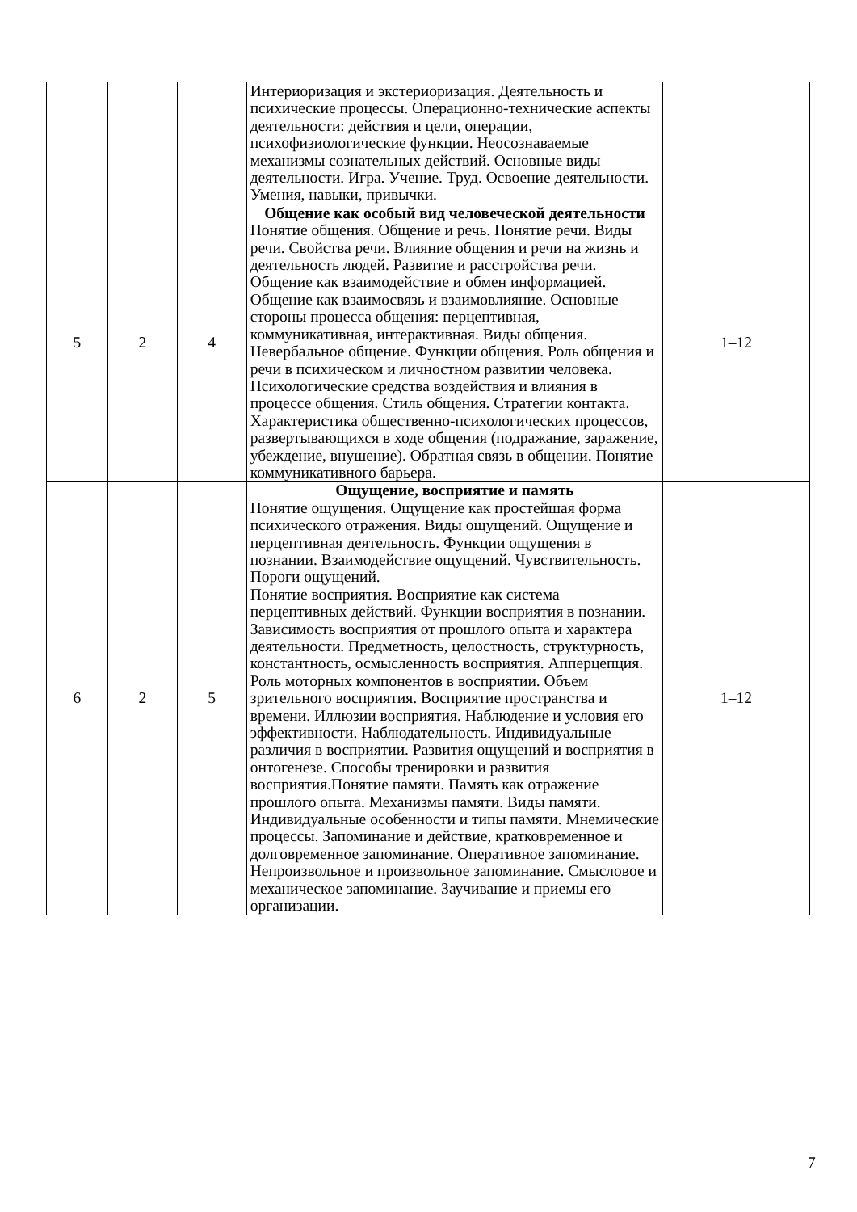| | | | Интериоризация и экстериоризация. Деятельность и психические процессы. Операционно-технические аспекты деятельности: действия и цели, операции, психофизиологические функции. Неосознаваемые механизмы сознательных действий. Основные виды деятельности. Игра. Учение. Труд. Освоение деятельности. Умения, навыки, привычки. | |
| 5 | 2 | 4 | Общение как особый вид человеческой деятельности Понятие общения. Общение и речь. Понятие речи. Виды речи. Свойства речи. Влияние общения и речи на жизнь и деятельность людей. Развитие и расстройства речи. Общение как взаимодействие и обмен информацией. Общение как взаимосвязь и взаимовлияние. Основные стороны процесса общения: перцептивная, коммуникативная, интерактивная. Виды общения. Невербальное общение. Функции общения. Роль общения и речи в психическом и личностном развитии человека. Психологические средства воздействия и влияния в процессе общения. Стиль общения. Стратегии контакта. Характеристика общественно-психологических процессов, развертывающихся в ходе общения (подражание, заражение, убеждение, внушение). Обратная связь в общении. Понятие коммуникативного барьера. | 1–12 |
| 6 | 2 | 5 | Ощущение, восприятие и память Понятие ощущения. Ощущение как простейшая форма психического отражения. Виды ощущений. Ощущение и перцептивная деятельность. Функции ощущения в познании. Взаимодействие ощущений. Чувствительность. Пороги ощущений. Понятие восприятия. Восприятие как система перцептивных действий. Функции восприятия в познании. Зависимость восприятия от прошлого опыта и характера деятельности. Предметность, целостность, структурность, константность, осмысленность восприятия. Апперцепция. Роль моторных компонентов в восприятии. Объем зрительного восприятия. Восприятие пространства и времени. Иллюзии восприятия. Наблюдение и условия его эффективности. Наблюдательность. Индивидуальные различия в восприятии. Развития ощущений и восприятия в онтогенезе. Способы тренировки и развития восприятия.Понятие памяти. Память как отражение прошлого опыта. Механизмы памяти. Виды памяти. Индивидуальные особенности и типы памяти. Мнемические процессы. Запоминание и действие, кратковременное и долговременное запоминание. Оперативное запоминание. Непроизвольное и произвольное запоминание. Смысловое и механическое запоминание. Заучивание и приемы его организации. | 1–12 |
7